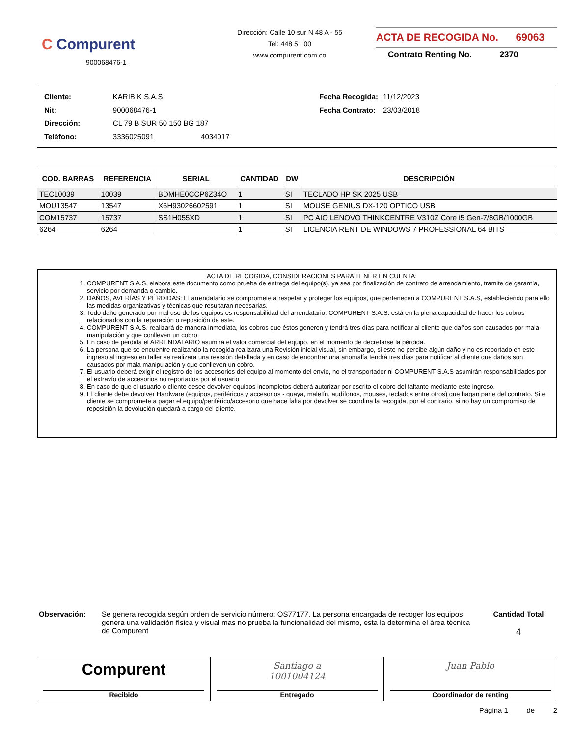C Compurent
900068476-1
Dirección: Calle 10 sur N 48 A - 55
Tel: 448 51 00
www.compurent.com.co
ACTA DE RECOGIDA No. 69063
Contrato Renting No. 2370
| Cliente: | KARIBIK S.A.S |
| Nit: | 900068476-1 |
| Dirección: | CL 79 B SUR 50 150 BG 187 |
| Teléfono: | 3336025091 4034017 |
| Fecha Recogida: | 11/12/2023 |
| Fecha Contrato: | 23/03/2018 |
| COD. BARRAS | REFERENCIA | SERIAL | CANTIDAD | DW | DESCRIPCIÓN |
| --- | --- | --- | --- | --- | --- |
| TEC10039 | 10039 | BDMHE0CCP6Z34O | 1 | SI | TECLADO HP SK 2025 USB |
| MOU13547 | 13547 | X6H93026602591 | 1 | SI | MOUSE GENIUS DX-120 OPTICO USB |
| COM15737 | 15737 | SS1H055XD | 1 | SI | PC AIO LENOVO THINKCENTRE V310Z Core i5 Gen-7/8GB/1000GB |
| 6264 | 6264 | | 1 | SI | LICENCIA RENT DE WINDOWS 7 PROFESSIONAL 64 BITS |
ACTA DE RECOGIDA, CONSIDERACIONES PARA TENER EN CUENTA:
1. COMPURENT S.A.S. elabora este documento como prueba de entrega del equipo(s), ya sea por finalización de contrato de arrendamiento, tramite de garantía, servicio por demanda o cambio.
2. DAÑOS, AVERÍAS Y PÉRDIDAS: El arrendatario se compromete a respetar y proteger los equipos, que pertenecen a COMPURENT S.A.S, estableciendo para ello las medidas organizativas y técnicas que resultaran necesarias.
3. Todo daño generado por mal uso de los equipos es responsabilidad del arrendatario. COMPURENT S.A.S. está en la plena capacidad de hacer los cobros relacionados con la reparación o reposición de este.
4. COMPURENT S.A.S. realizará de manera inmediata, los cobros que éstos generen y tendrá tres días para notificar al cliente que daños son causados por mala manipulación y que conlleven un cobro.
5. En caso de pérdida el ARRENDATARIO asumirá el valor comercial del equipo, en el momento de decretarse la pérdida.
6. La persona que se encuentre realizando la recogida realizara una Revisión inicial visual, sin embargo, si este no percibe algún daño y no es reportado en este ingreso al ingreso en taller se realizara una revisión detallada y en caso de encontrar una anomalía tendrá tres días para notificar al cliente que daños son causados por mala manipulación y que conlleven un cobro.
7. El usuario deberá exigir el registro de los accesorios del equipo al momento del envío, no el transportador ni COMPURENT S.A.S asumirán responsabilidades por el extravío de accesorios no reportados por el usuario
8. En caso de que el usuario o cliente desee devolver equipos incompletos deberá autorizar por escrito el cobro del faltante mediante este ingreso.
9. El cliente debe devolver Hardware (equipos, periféricos y accesorios - guaya, maletín, audífonos, mouses, teclados entre otros) que hagan parte del contrato. Si el cliente se compromete a pagar el equipo/periférico/accesorio que hace falta por devolver se coordina la recogida, por el contrario, si no hay un compromiso de reposición la devolución quedará a cargo del cliente.
Observación: Se genera recogida según orden de servicio número: OS77177. La persona encargada de recoger los equipos genera una validación física y visual mas no prueba la funcionalidad del mismo, esta la determina el área técnica de Compurent
Cantidad Total
4
Compurent
Recibido
Santiago a
1001004124
Entregado
Juan Pablo
Coordinador de renting
Página 1 de 2